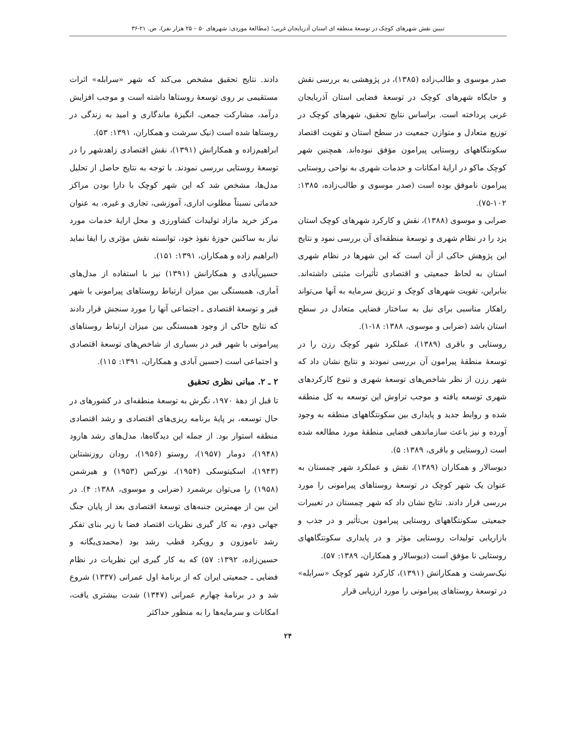تبیین نقش شهرهای کوچک در توسعهٔ منطقه ای استان آذربایجان غربی؛ (مطالعهٔ موردی: شهرهای ۵۰ – ۲۵ هزار نفر)، ص. ۲۱-۳۶
صدر موسوی و طالب‌زاده (۱۳۸۵)، در پژوهشی به بررسی نقش و جایگاه شهرهای کوچک در توسعهٔ فضایی استان آذربایجان غربی پرداخته است. براساس نتایج تحقیق، شهرهای کوچک در توزیع متعادل و متوازن جمعیت در سطح استان و تقویت اقتصاد سکونتگاههای روستایی پیرامون مؤفق نبوده‌اند. همچنین شهر کوچک ماکو در ارایهٔ امکانات و خدمات شهری به نواحی روستایی پیرامون ناموفق بوده است (صدر موسوی و طالب‌زاده، ۱۳۸۵: ۱۰۲-۷۵).
ضرابی و موسوی (۱۳۸۸)، نقش و کارکرد شهرهای کوچک استان یزد را در نظام شهری و توسعهٔ منطقه‌ای آن بررسی نمود و نتایج این پژوهش حاکی از آن است که این شهرها در نظام شهری استان به لحاظ جمعیتی و اقتصادی تأثیرات مثبتی داشته‌اند. بنابراین، تقویت شهرهای کوچک و تزریق سرمایه به آنها می‌تواند راهکار مناسبی برای نیل به ساختار فضایی متعادل در سطح استان باشد (ضرابی و موسوی، ۱۳۸۸: ۱۸-۱).
روستایی و باقری (۱۳۸۹)، عملکرد شهر کوچک رزن را در توسعهٔ منطقهٔ پیرامون آن بررسی نمودند و نتایج نشان داد که شهر رزن از نظر شاخص‌های توسعهٔ شهری و تنوع کارکردهای شهری توسعه یافته و موجب تراوش این توسعه به کل منطقه شده و روابط جدید و پایداری بین سکونتگاههای منطقه به وجود آورده و نیز باعث سازماندهی فضایی منطقهٔ مورد مطالعه شده است (روستایی و باقری، ۱۳۸۹: ۵).
دیوسالار و همکاران (۱۳۸۹)، نقش و عملکرد شهر چمستان به عنوان یک شهر کوچک در توسعهٔ روستاهای پیرامونی را مورد بررسی قرار دادند. نتایج نشان داد که شهر چمستان در تغییرات جمعیتی سکونتگاههای روستایی پیرامون بی‌تأثیر و در جذب و بازاریابی تولیدات روستایی مؤثر و در پایداری سکونتگاههای روستایی نا مؤفق است (دیوسالار و همکاران، ۱۳۸۹: ۵۷).
نیک‌سرشت و همکارانش (۱۳۹۱)، کارکرد شهر کوچک «سرابله» در توسعهٔ روستاهای پیرامونی را مورد ارزیابی قرار
دادند. نتایج تحقیق مشخص می‌کند که شهر «سرابله» اثرات مستقیمی بر روی توسعهٔ روستاها داشته است و موجب افزایش درآمد، مشارکت جمعی، انگیزهٔ ماندگاری و امید به زندگی در روستاها شده است (نیک سرشت و همکاران، ۱۳۹۱: ۵۳).
ابراهیم‌زاده و همکارانش (۱۳۹۱)، نقش اقتصادی زاهدشهر را در توسعهٔ روستایی بررسی نمودند. با توجه به نتایج حاصل از تحلیل مدل‌ها، مشخص شد که این شهر کوچک با دارا بودن مراکز خدماتی نسبتاً مطلوب اداری، آموزشی، تجاری و غیره، به عنوان مرکز خرید مازاد تولیدات کشاورزی و محل ارایهٔ خدمات مورد نیاز به ساکنین حوزهٔ نفوذ خود، توانسته نقش مؤثری را ایفا نماید (ابراهیم زاده و همکاران، ۱۳۹۱: ۱۵۱).
حسین‌آبادی و همکارانش (۱۳۹۱) نیز با استفاده از مدل‌های آماری، همبستگی بین میزان ارتباط روستاهای پیرامونی با شهر قیر و توسعهٔ اقتصادی ـ اجتماعی آنها را مورد سنجش قرار دادند که نتایج حاکی از وجود همبستگی بین میزان ارتباط روستاهای پیرامونی با شهر قیر در بسیاری از شاخص‌های توسعهٔ اقتصادی و اجتماعی است (حسین آبادی و همکاران، ۱۳۹۱: ۱۱۵).
۲ ـ ۲. مبانی نظری تحقیق
تا قبل از دههٔ ۱۹۷۰، نگرش به توسعهٔ منطقه‌ای در کشورهای در حال توسعه، بر پایهٔ برنامه ریزی‌های اقتصادی و رشد اقتصادی منطقه استوار بود. از جمله این دیدگاه‌ها، مدل‌های رشد هارود (۱۹۴۸)، دومار (۱۹۵۷)، روستو (۱۹۵۶)، رودان روزنشتاین (۱۹۴۳)، اسکیتوسکی (۱۹۵۴)، نورکس (۱۹۵۳) و هیرشمن (۱۹۵۸) را می‌توان برشمرد (ضرابی و موسوی، ۱۳۸۸: ۴). در این بین از مهمترین جنبه‌های توسعهٔ اقتصادی بعد از پایان جنگ جهانی دوم، به کار گیری نظریات اقتصاد فضا با زیر بنای تفکر رشد ناموزون و رویکرد قطب رشد بود (محمدی‌یگانه و حسین‌زاده، ۱۳۹۲: ۵۷) که به کار گیری این نظریات در نظام فضایی ـ جمعیتی ایران که از برنامهٔ اول عمرانی (۱۳۳۷) شروع شد و در برنامهٔ چهارم عمرانی (۱۳۴۷) شدت بیشتری یافت، امکانات و سرمایه‌ها را به منظور حداکثر
۲۴